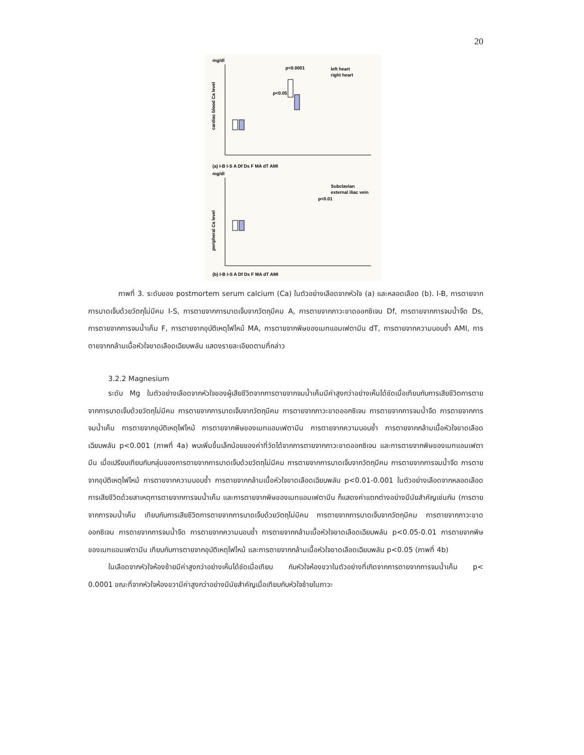20
mg/dl
(a) I-B I-S A Df Ds F MA dT AMI
mg/dl
(b) I-B I-S A Df Ds F MA dT AMI
p<0.0001
p<0.05
left heart
right heart
Subclavian
external iliac vein
p<0.01
cardiac blood Ca level
peripheral Ca level
ภาพที่ 3. ระดับของ postmortem serum calcium (Ca) ในตัวอย่างเลือดจากหัวใจ (a) และหลอดเลือด (b). I-B, การตายจากการบาดเจ็บด้วยวัตถุไม่มีคม I-S, การตายจากการบาดเจ็บจากวัตถุมีคม A, การตายจากภาวะขาดออกซิเจน Df, การตายจากการจมน้ำจืด Ds, การตายจากการจมน้ำเค็ม F, การตายจากอุบัติเหตุไฟไหม้ MA, การตายจากพิษของเมทแอมเฟตามีน dT, การตายจากความบอบช้ำ AMI, การตายจากกล้ามเนื้อหัวใจขาดเลือดเฉียบพลัน แสดงรายละเอียดตามที่กล่าว
3.2.2 Magnesium
ระดับ Mg ในตัวอย่างเลือดจากหัวใจของผู้เสียชีวิตจากการตายจากจมน้ำเค็มมีค่าสูงกว่าอย่างเห็นได้ชัดเมื่อเทียบกับการเสียชีวิตการตายจากการบาดเจ็บด้วยวัตถุไม่มีคม การตายจากการบาดเจ็บจากวัตถุมีคม การตายจากภาวะขาดออกซิเจน การตายจากการจมน้ำจืด การตายจากการจมน้ำเค็ม การตายจากอุบัติเหตุไฟไหม้ การตายจากพิษของเมทแอมเฟตามีน การตายจากความบอบช้ำ การตายจากกล้ามเนื้อหัวใจขาดเลือดเฉียบพลัน p<0.001 (ภาพที่ 4a) พบเพิ่มขึ้นเล็กน้อยของค่าที่วัดได้จากการตายจากภาวะขาดออกซิเจน และการตายจากพิษของเมทแอมเฟตามีน เมื่อเปรียบเทียบกับกลุ่มของการตายจากการบาดเจ็บด้วยวัตถุไม่มีคม การตายจากการบาดเจ็บจากวัตถุมีคม การตายจากการจมน้ำจืด การตายจากอุบัติเหตุไฟไหม้ การตายจากความบอบช้ำ การตายจากกล้ามเนื้อหัวใจขาดเลือดเฉียบพลัน p<0.01-0.001 ในตัวอย่างเลือดจากหลอดเลือดการเสียชีวิตด้วยสาเหตุการตายจากการจมน้ำเค็ม และการตายจากพิษของเมทแอมเฟตามีน ก็แสดงค่าแตกต่างอย่างมีนัยสำคัญเช่นกัน (การตายจากการจมน้ำเค็ม เทียบกับการเสียชีวิตการตายจากการบาดเจ็บด้วยวัตถุไม่มีคม การตายจากการบาดเจ็บจากวัตถุมีคม การตายจากภาวะขาดออกซิเจน การตายจากการจมน้ำจืด การตายจากความบอบช้ำ การตายจากกล้ามเนื้อหัวใจขาดเลือดเฉียบพลัน p<0.05-0.01 การตายจากพิษของเมทแอมเฟตามีน เทียบกับการตายจากอุบัติเหตุไฟไหม้ และการตายจากกล้ามเนื้อหัวใจขาดเลือดเฉียบพลัน p<0.05 (ภาพที่ 4b)
ในเลือดจากหัวใจห้องซ้ายมีค่าสูงกว่าอย่างเห็นได้ชัดเมื่อเทียบ กับหัวใจห้องขวาในตัวอย่างที่เกิดจากการตายจากการจมน้ำเค็ม p< 0.0001 ขณะที่จากหัวใจห้องขวามีค่าสูงกว่าอย่างมีนัยสำคัญเมื่อเทียบกับหัวใจซ้ายในภาวะ